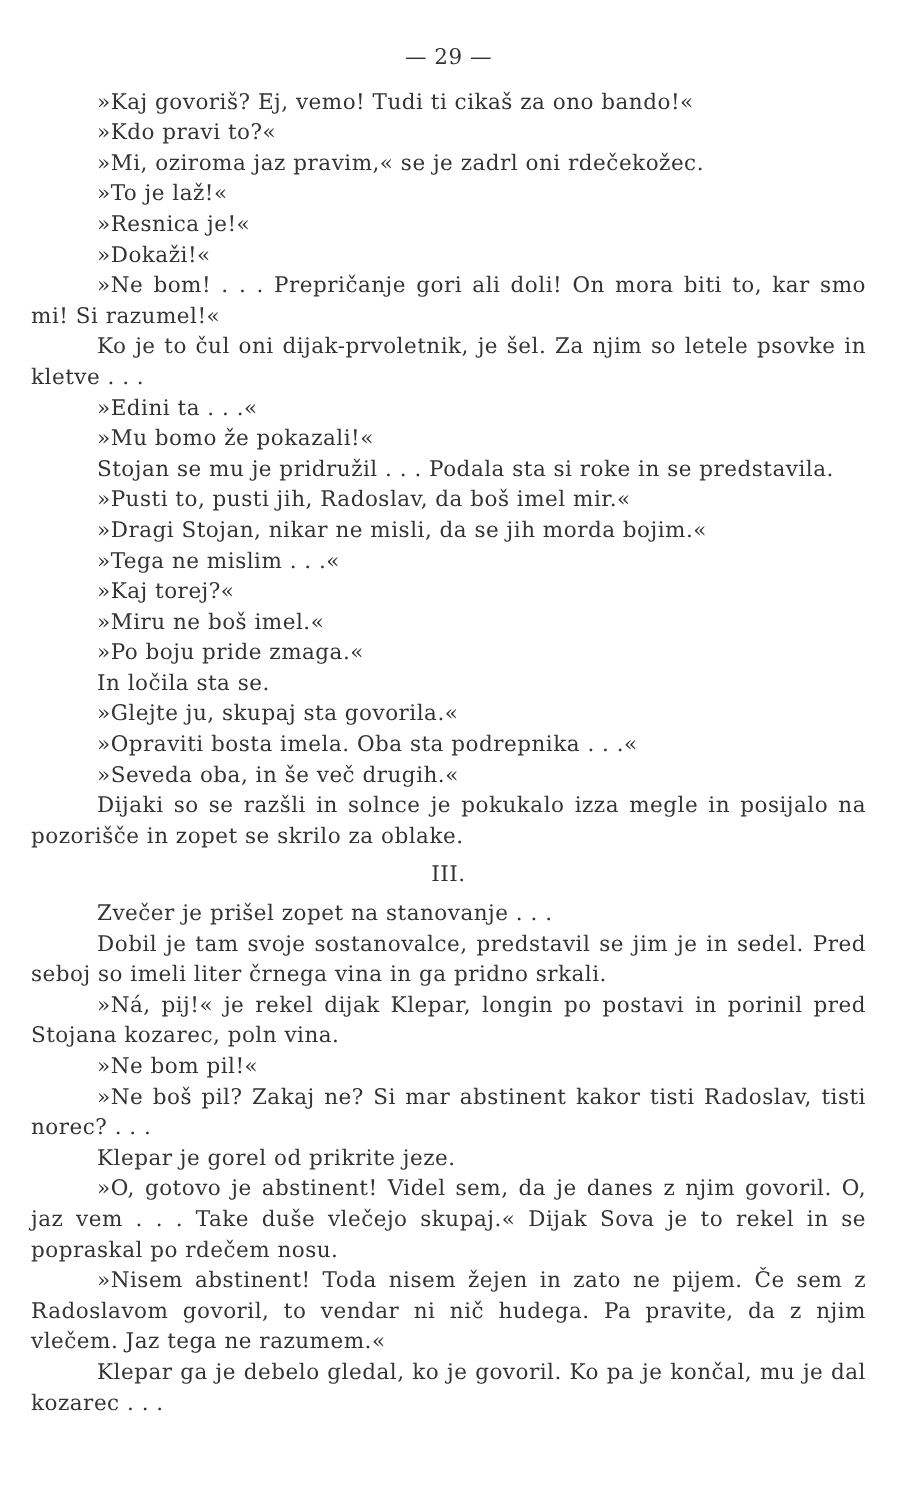— 29 —
»Kaj govoriš? Ej, vemo! Tudi ti cikaš za ono bando!«
»Kdo pravi to?«
»Mi, oziroma jaz pravim,« se je zadrl oni rdečekožec.
»To je laž!«
»Resnica je!«
»Dokaži!«
»Ne bom! . . . Prepričanje gori ali doli! On mora biti to, kar smo mi! Si razumel!«
Ko je to čul oni dijak-prvoletnik, je šel. Za njim so letele psovke in kletve . . .
»Edini ta . . .«
»Mu bomo že pokazali!«
Stojan se mu je pridružil . . . Podala sta si roke in se predstavila.
»Pusti to, pusti jih, Radoslav, da boš imel mir.«
»Dragi Stojan, nikar ne misli, da se jih morda bojim.«
»Tega ne mislim . . .«
»Kaj torej?«
»Miru ne boš imel.«
»Po boju pride zmaga.«
In ločila sta se.
»Glejte ju, skupaj sta govorila.«
»Opraviti bosta imela. Oba sta podrepnika . . .«
»Seveda oba, in še več drugih.«
Dijaki so se razšli in solnce je pokukalo izza megle in posijalo na pozorišče in zopet se skrilo za oblake.
III.
Zvečer je prišel zopet na stanovanje . . .
Dobil je tam svoje sostanovalce, predstavil se jim je in sedel. Pred seboj so imeli liter črnega vina in ga pridno srkali.
»Ná, pij!« je rekel dijak Klepar, longin po postavi in porinil pred Stojana kozarec, poln vina.
»Ne bom pil!«
»Ne boš pil? Zakaj ne? Si mar abstinent kakor tisti Radoslav, tisti norec? . . .
Klepar je gorel od prikrite jeze.
»O, gotovo je abstinent! Videl sem, da je danes z njim govoril. O, jaz vem . . . Take duše vlečejo skupaj.« Dijak Sova je to rekel in se popraskal po rdečem nosu.
»Nisem abstinent! Toda nisem žejen in zato ne pijem. Če sem z Radoslavom govoril, to vendar ni nič hudega. Pa pravite, da z njim vlečem. Jaz tega ne razumem.«
Klepar ga je debelo gledal, ko je govoril. Ko pa je končal, mu je dal kozarec . . .